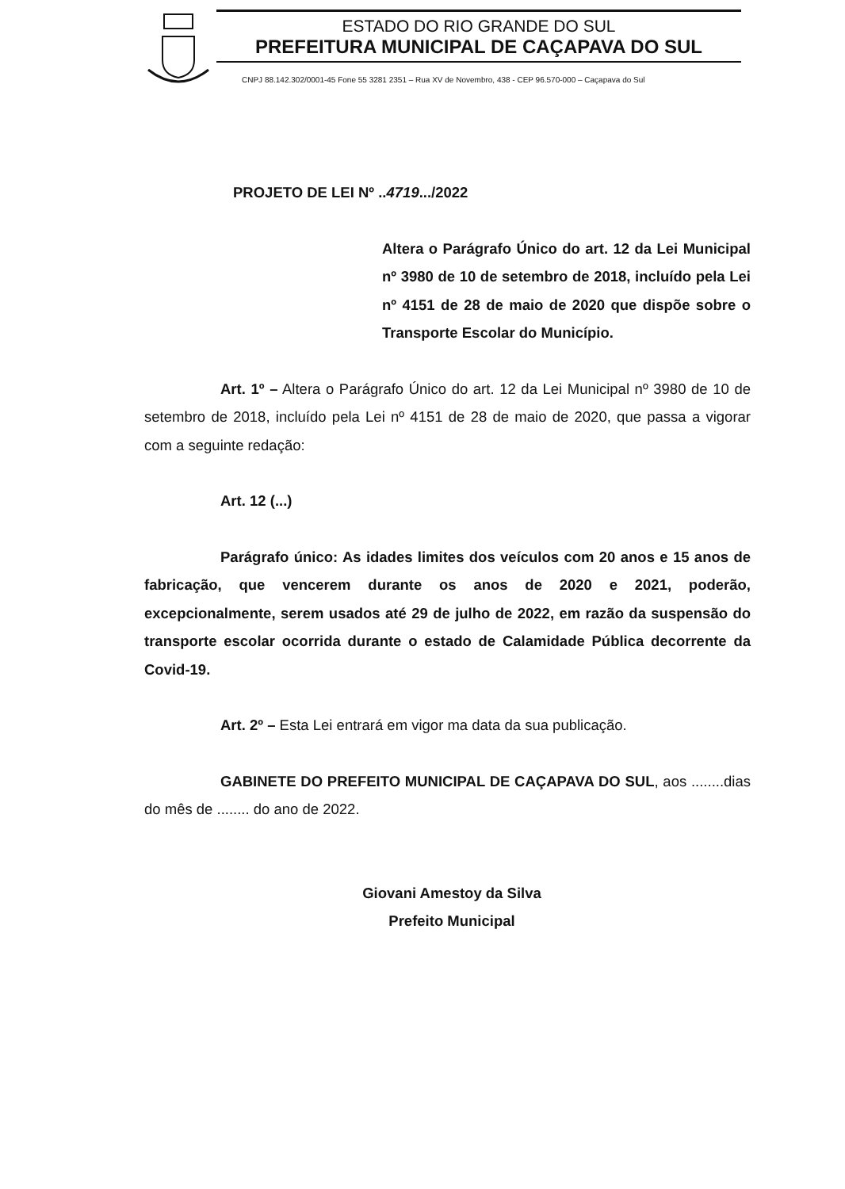ESTADO DO RIO GRANDE DO SUL
PREFEITURA MUNICIPAL DE CAÇAPAVA DO SUL
CNPJ 88.142.302/0001-45 Fone 55 3281 2351 – Rua XV de Novembro, 438 - CEP 96.570-000 – Caçapava do Sul
PROJETO DE LEI Nº ..4719.../2022
Altera o Parágrafo Único do art. 12 da Lei Municipal nº 3980 de 10 de setembro de 2018, incluído pela Lei nº 4151 de 28 de maio de 2020 que dispõe sobre o Transporte Escolar do Município.
Art. 1º – Altera o Parágrafo Único do art. 12 da Lei Municipal nº 3980 de 10 de setembro de 2018, incluído pela Lei nº 4151 de 28 de maio de 2020, que passa a vigorar com a seguinte redação:
Art. 12 (...)
Parágrafo único: As idades limites dos veículos com 20 anos e 15 anos de fabricação, que vencerem durante os anos de 2020 e 2021, poderão, excepcionalmente, serem usados até 29 de julho de 2022, em razão da suspensão do transporte escolar ocorrida durante o estado de Calamidade Pública decorrente da Covid-19.
Art. 2º – Esta Lei entrará em vigor ma data da sua publicação.
GABINETE DO PREFEITO MUNICIPAL DE CAÇAPAVA DO SUL, aos ........dias do mês de ........ do ano de 2022.
Giovani Amestoy da Silva
Prefeito Municipal